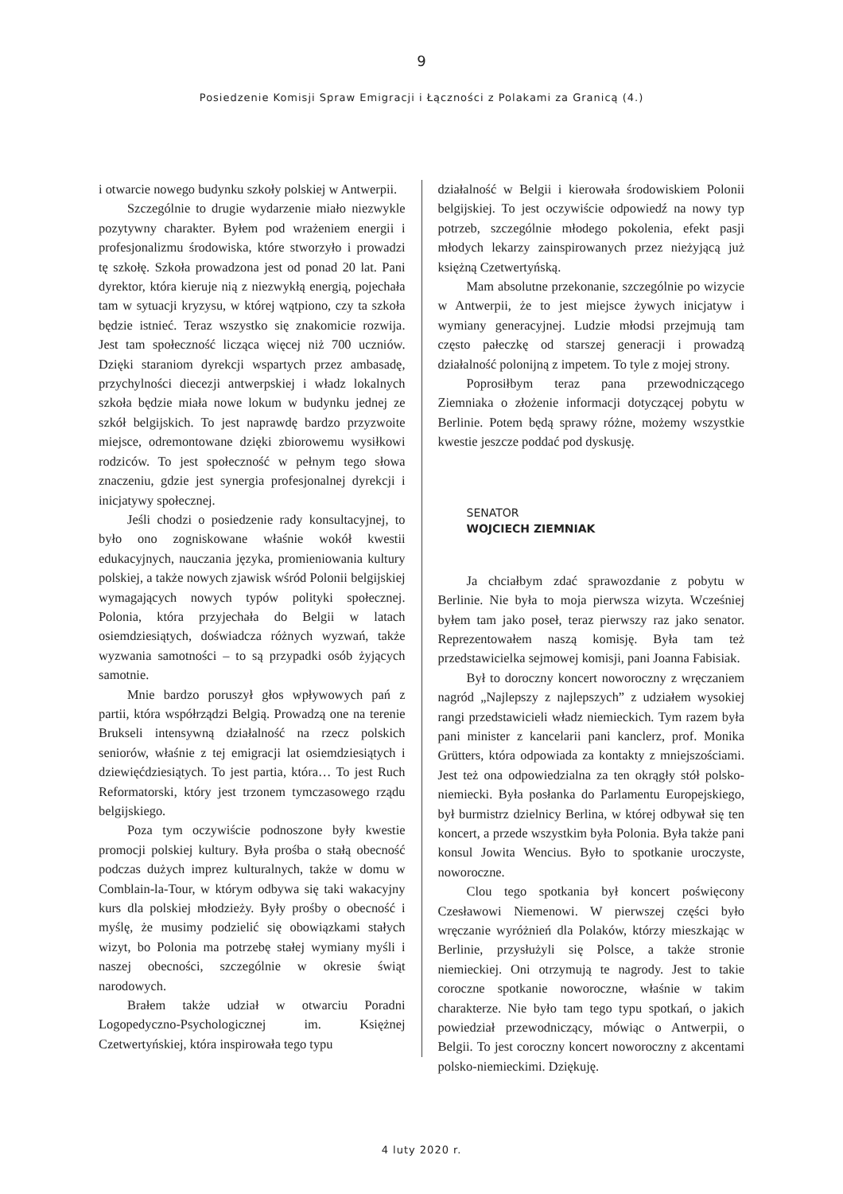9
Posiedzenie Komisji Spraw Emigracji i Łączności z Polakami za Granicą (4.)
i otwarcie nowego budynku szkoły polskiej w Antwerpii.
Szczególnie to drugie wydarzenie miało niezwykle pozytywny charakter. Byłem pod wrażeniem energii i profesjonalizmu środowiska, które stworzyło i prowadzi tę szkołę. Szkoła prowadzona jest od ponad 20 lat. Pani dyrektor, która kieruje nią z niezwykłą energią, pojechała tam w sytuacji kryzysu, w której wątpiono, czy ta szkoła będzie istnieć. Teraz wszystko się znakomicie rozwija. Jest tam społeczność licząca więcej niż 700 uczniów. Dzięki staraniom dyrekcji wspartych przez ambasadę, przychylności diecezji antwerpskiej i władz lokalnych szkoła będzie miała nowe lokum w budynku jednej ze szkół belgijskich. To jest naprawdę bardzo przyzwoite miejsce, odremontowane dzięki zbiorowemu wysiłkowi rodziców. To jest społeczność w pełnym tego słowa znaczeniu, gdzie jest synergia profesjonalnej dyrekcji i inicjatywy społecznej.
Jeśli chodzi o posiedzenie rady konsultacyjnej, to było ono zogniskowane właśnie wokół kwestii edukacyjnych, nauczania języka, promieniowania kultury polskiej, a także nowych zjawisk wśród Polonii belgijskiej wymagających nowych typów polityki społecznej. Polonia, która przyjechała do Belgii w latach osiemdziesiątych, doświadcza różnych wyzwań, także wyzwania samotności – to są przypadki osób żyjących samotnie.
Mnie bardzo poruszył głos wpływowych pań z partii, która współrządzi Belgią. Prowadzą one na terenie Brukseli intensywną działalność na rzecz polskich seniorów, właśnie z tej emigracji lat osiemdziesiątych i dziewięćdziesiątych. To jest partia, która… To jest Ruch Reformatorski, który jest trzonem tymczasowego rządu belgijskiego.
Poza tym oczywiście podnoszone były kwestie promocji polskiej kultury. Była prośba o stałą obecność podczas dużych imprez kulturalnych, także w domu w Comblain-la-Tour, w którym odbywa się taki wakacyjny kurs dla polskiej młodzieży. Były prośby o obecność i myślę, że musimy podzielić się obowiązkami stałych wizyt, bo Polonia ma potrzebę stałej wymiany myśli i naszej obecności, szczególnie w okresie świąt narodowych.
Brałem także udział w otwarciu Poradni Logopedyczno-Psychologicznej im. Księżnej Czetwertyńskiej, która inspirowała tego typu
działalność w Belgii i kierowała środowiskiem Polonii belgijskiej. To jest oczywiście odpowiedź na nowy typ potrzeb, szczególnie młodego pokolenia, efekt pasji młodych lekarzy zainspirowanych przez nieżyjącą już księżną Czetwertyńską.
Mam absolutne przekonanie, szczególnie po wizycie w Antwerpii, że to jest miejsce żywych inicjatyw i wymiany generacyjnej. Ludzie młodsi przejmują tam często pałeczkę od starszej generacji i prowadzą działalność polonijną z impetem. To tyle z mojej strony.
Poprosiłbym teraz pana przewodniczącego Ziemniaka o złożenie informacji dotyczącej pobytu w Berlinie. Potem będą sprawy różne, możemy wszystkie kwestie jeszcze poddać pod dyskusję.
SENATOR
WOJCIECH ZIEMNIAK
Ja chciałbym zdać sprawozdanie z pobytu w Berlinie. Nie była to moja pierwsza wizyta. Wcześniej byłem tam jako poseł, teraz pierwszy raz jako senator. Reprezentowałem naszą komisję. Była tam też przedstawicielka sejmowej komisji, pani Joanna Fabisiak.
Był to doroczny koncert noworoczny z wręczaniem nagród „Najlepszy z najlepszych” z udziałem wysokiej rangi przedstawicieli władz niemieckich. Tym razem była pani minister z kancelarii pani kanclerz, prof. Monika Grütters, która odpowiada za kontakty z mniejszościami. Jest też ona odpowiedzialna za ten okrągły stół polsko-niemiecki. Była posłanka do Parlamentu Europejskiego, był burmistrz dzielnicy Berlina, w której odbywał się ten koncert, a przede wszystkim była Polonia. Była także pani konsul Jowita Wencius. Było to spotkanie uroczyste, noworoczne.
Clou tego spotkania był koncert poświęcony Czesławowi Niemenowi. W pierwszej części było wręczanie wyróżnień dla Polaków, którzy mieszkając w Berlinie, przysłużyli się Polsce, a także stronie niemieckiej. Oni otrzymują te nagrody. Jest to takie coroczne spotkanie noworoczne, właśnie w takim charakterze. Nie było tam tego typu spotkań, o jakich powiedział przewodniczący, mówiąc o Antwerpii, o Belgii. To jest coroczny koncert noworoczny z akcentami polsko-niemieckimi. Dziękuję.
4 luty 2020 r.